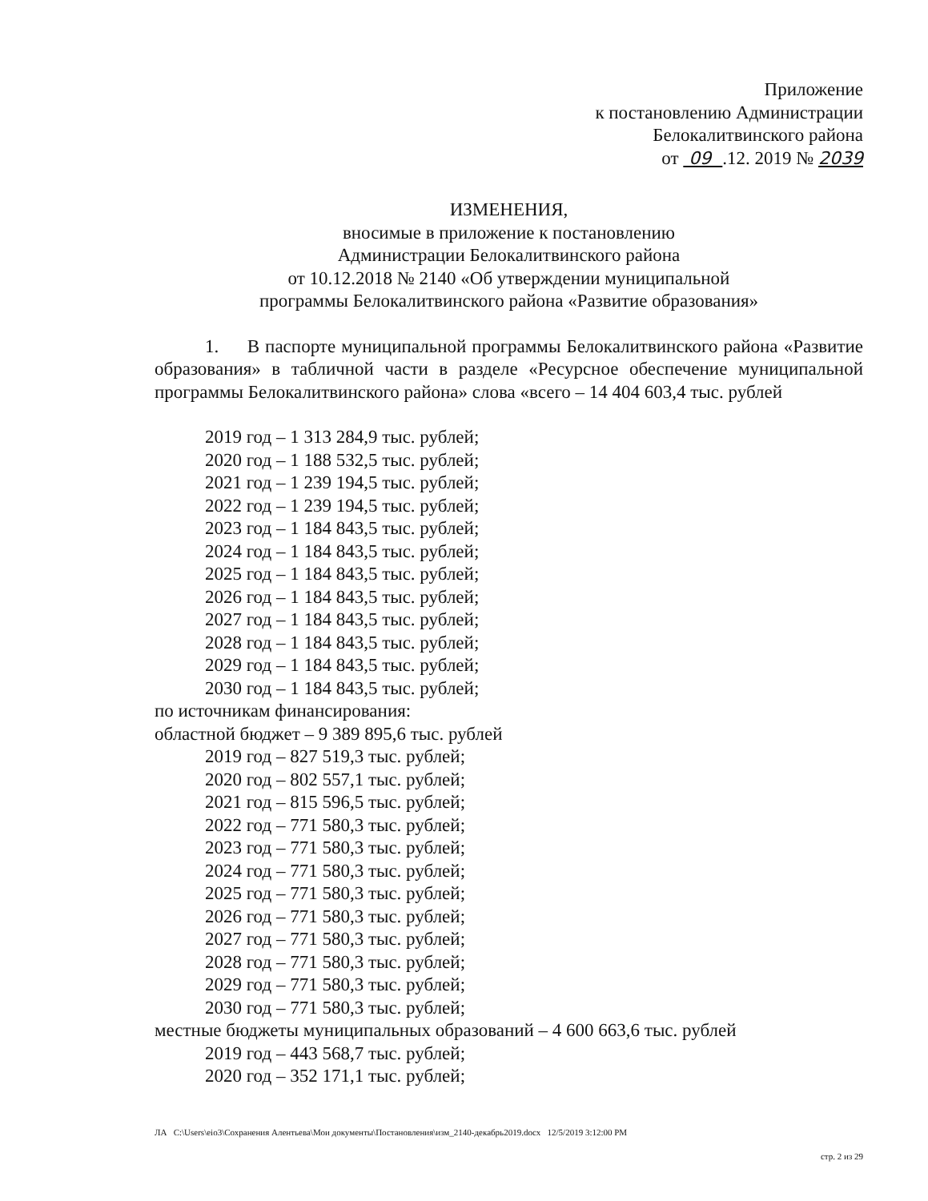Приложение
к постановлению Администрации
Белокалитвинского района
от 09 .12. 2019 № 2039
ИЗМЕНЕНИЯ,
вносимые в приложение к постановлению
Администрации Белокалитвинского района
от 10.12.2018 № 2140 «Об утверждении муниципальной
программы Белокалитвинского района «Развитие образования»
1. В паспорте муниципальной программы Белокалитвинского района «Развитие образования» в табличной части в разделе «Ресурсное обеспечение муниципальной программы Белокалитвинского района» слова «всего – 14 404 603,4 тыс. рублей
2019 год – 1 313 284,9 тыс. рублей;
2020 год – 1 188 532,5 тыс. рублей;
2021 год – 1 239 194,5 тыс. рублей;
2022 год – 1 239 194,5 тыс. рублей;
2023 год – 1 184 843,5 тыс. рублей;
2024 год – 1 184 843,5 тыс. рублей;
2025 год – 1 184 843,5 тыс. рублей;
2026 год – 1 184 843,5 тыс. рублей;
2027 год – 1 184 843,5 тыс. рублей;
2028 год – 1 184 843,5 тыс. рублей;
2029 год – 1 184 843,5 тыс. рублей;
2030 год – 1 184 843,5 тыс. рублей;
по источникам финансирования:
областной бюджет – 9 389 895,6 тыс. рублей
2019 год – 827 519,3 тыс. рублей;
2020 год – 802 557,1 тыс. рублей;
2021 год – 815 596,5 тыс. рублей;
2022 год – 771 580,3 тыс. рублей;
2023 год – 771 580,3 тыс. рублей;
2024 год – 771 580,3 тыс. рублей;
2025 год – 771 580,3 тыс. рублей;
2026 год – 771 580,3 тыс. рублей;
2027 год – 771 580,3 тыс. рублей;
2028 год – 771 580,3 тыс. рублей;
2029 год – 771 580,3 тыс. рублей;
2030 год – 771 580,3 тыс. рублей;
местные бюджеты муниципальных образований – 4 600 663,6 тыс. рублей
2019 год – 443 568,7 тыс. рублей;
2020 год – 352 171,1 тыс. рублей;
ЛА C:\Users\eio3\Сохранения Алентьева\Мои документы\Постановления\изм_2140-декабрь2019.docx 12/5/2019 3:12:00 PM
стр. 2 из 29